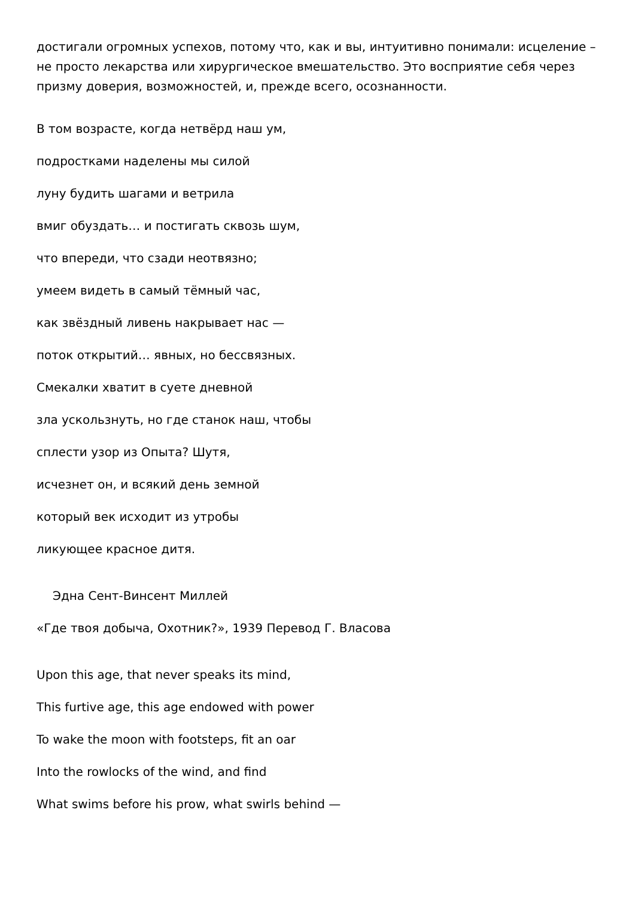достигали огромных успехов, потому что, как и вы, интуитивно понимали: исцеление – не просто лекарства или хирургическое вмешательство. Это восприятие себя через призму доверия, возможностей, и, прежде всего, осознанности.
В том возрасте, когда нетвёрд наш ум,
подростками наделены мы силой
луну будить шагами и ветрила
вмиг обуздать… и постигать сквозь шум,
что впереди, что сзади неотвязно;
умеем видеть в самый тёмный час,
как звёздный ливень накрывает нас —
поток открытий… явных, но бессвязных.
Смекалки хватит в суете дневной
зла ускользнуть, но где станок наш, чтобы
сплести узор из Опыта? Шутя,
исчезнет он, и всякий день земной
который век исходит из утробы
ликующее красное дитя.
Эдна Сент-Винсент Миллей
«Где твоя добыча, Охотник?», 1939 Перевод Г. Власова
Upon this age, that never speaks its mind,
This furtive age, this age endowed with power
To wake the moon with footsteps, fit an oar
Into the rowlocks of the wind, and find
What swims before his prow, what swirls behind —